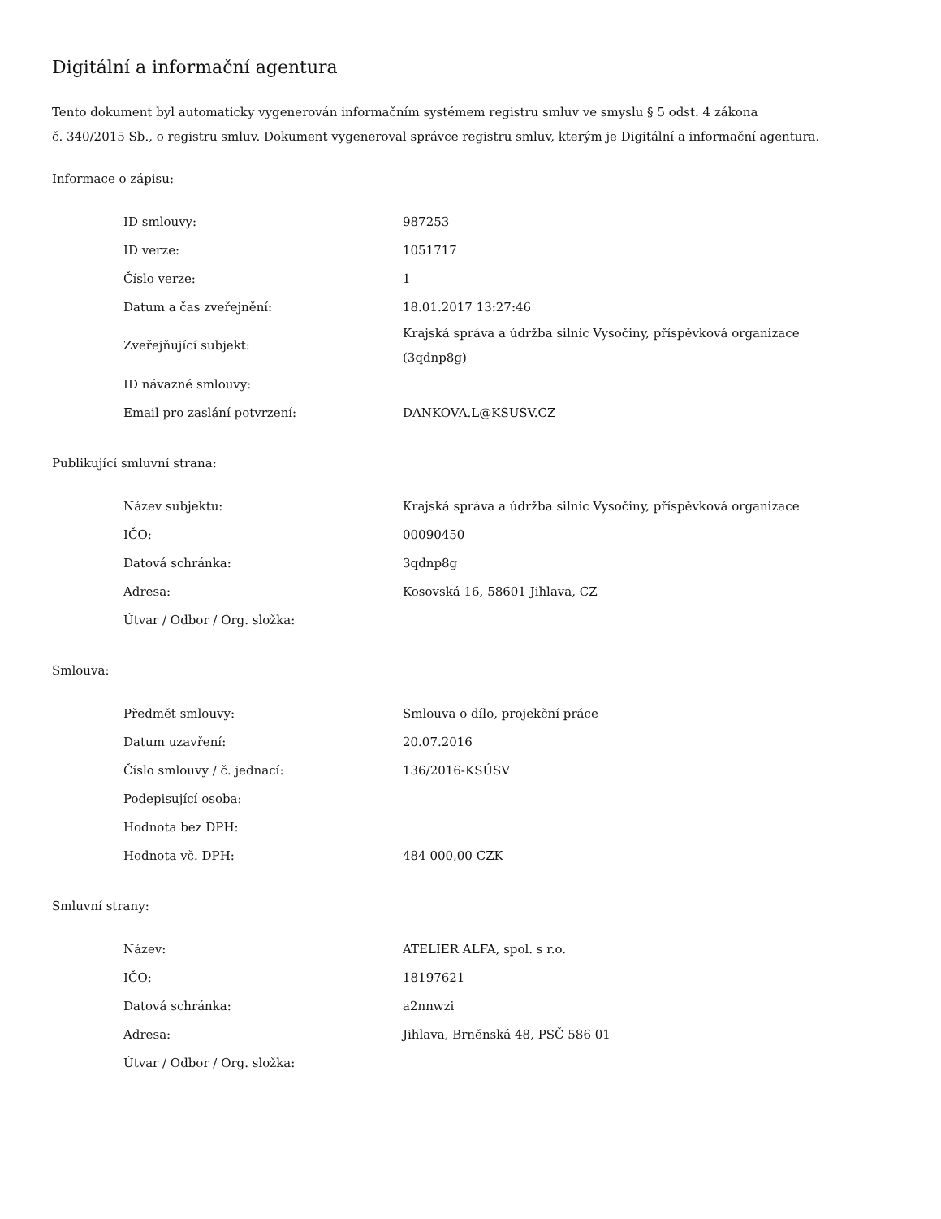Digitální a informační agentura
Tento dokument byl automaticky vygenerován informačním systémem registru smluv ve smyslu § 5 odst. 4 zákona
č. 340/2015 Sb., o registru smluv. Dokument vygeneroval správce registru smluv, kterým je Digitální a informační agentura.
Informace o zápisu:
| ID smlouvy: | 987253 |
| ID verze: | 1051717 |
| Číslo verze: | 1 |
| Datum a čas zveřejnění: | 18.01.2017 13:27:46 |
| Zveřejňující subjekt: | Krajská správa a údržba silnic Vysočiny, příspěvková organizace (3qdnp8g) |
| ID návazné smlouvy: | |
| Email pro zaslání potvrzení: | DANKOVA.L@KSUSV.CZ |
Publikující smluvní strana:
| Název subjektu: | Krajská správa a údržba silnic Vysočiny, příspěvková organizace |
| IČO: | 00090450 |
| Datová schránka: | 3qdnp8g |
| Adresa: | Kosovská 16, 58601 Jihlava, CZ |
| Útvar / Odbor / Org. složka: | |
Smlouva:
| Předmět smlouvy: | Smlouva o dílo, projekční práce |
| Datum uzavření: | 20.07.2016 |
| Číslo smlouvy / č. jednací: | 136/2016-KSÚSV |
| Podepisující osoba: | |
| Hodnota bez DPH: | |
| Hodnota vč. DPH: | 484 000,00 CZK |
Smluvní strany:
| Název: | ATELIER ALFA, spol. s r.o. |
| IČO: | 18197621 |
| Datová schránka: | a2nnwzi |
| Adresa: | Jihlava, Brněnská 48, PSČ 586 01 |
| Útvar / Odbor / Org. složka: | |